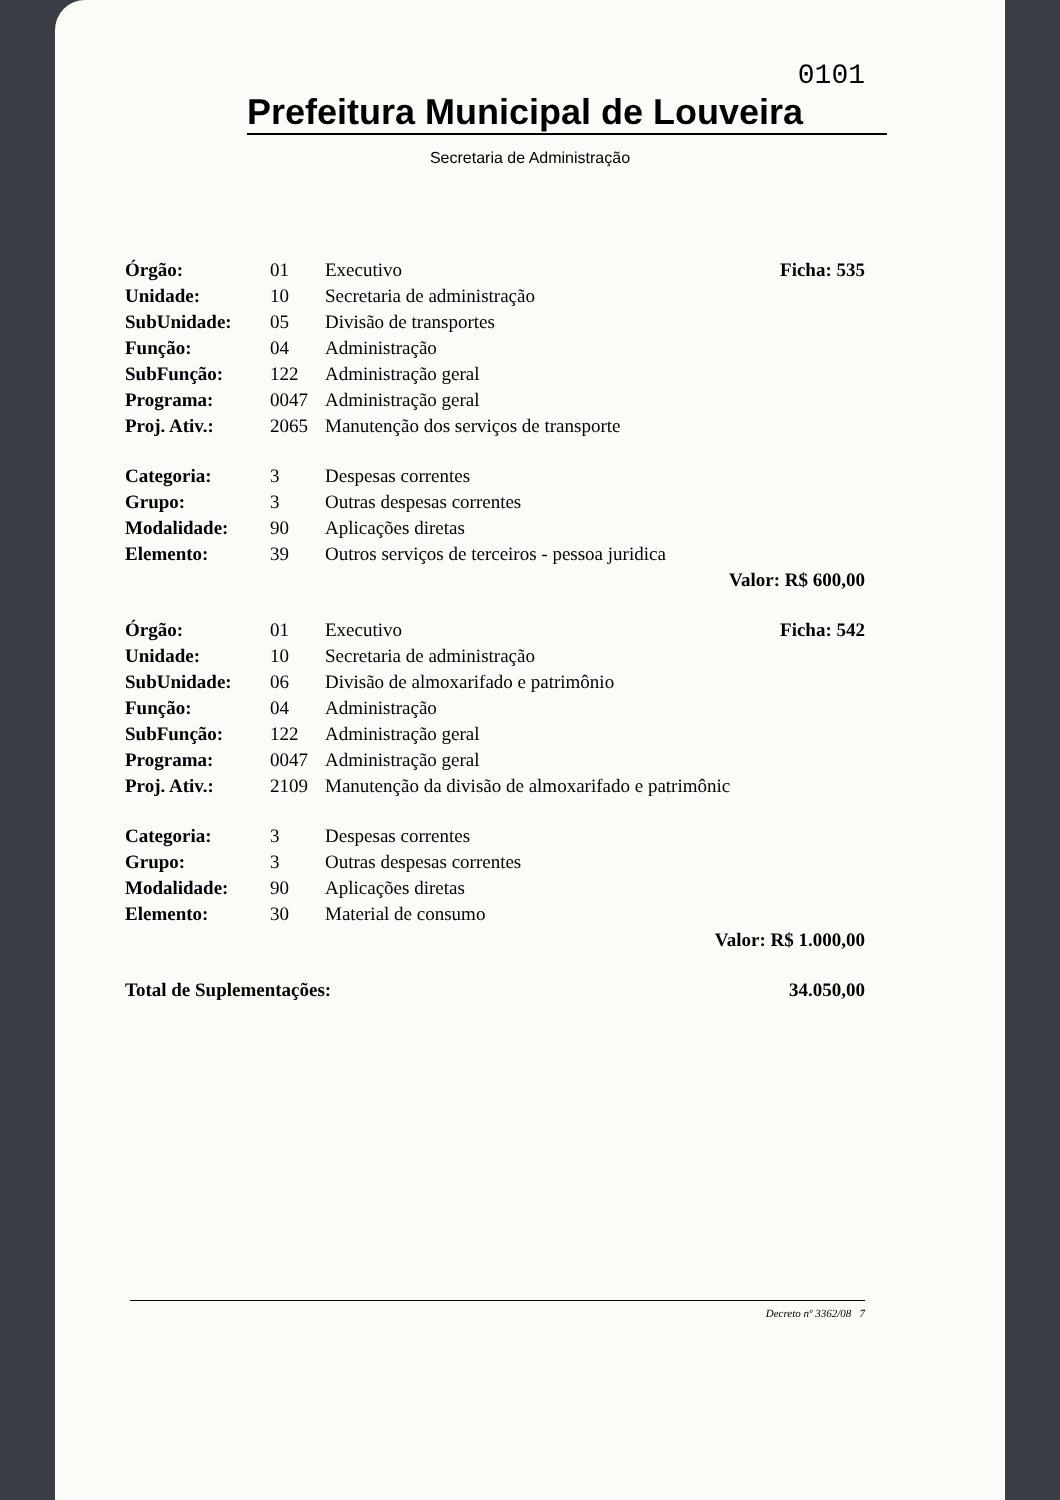0101
Prefeitura Municipal de Louveira
Secretaria de Administração
| Órgão: | 01 | Executivo | Ficha: 535 |
| Unidade: | 10 | Secretaria de administração | |
| SubUnidade: | 05 | Divisão de transportes | |
| Função: | 04 | Administração | |
| SubFunção: | 122 | Administração geral | |
| Programa: | 0047 | Administração geral | |
| Proj. Ativ.: | 2065 | Manutenção dos serviços de transporte | |
| Categoria: | 3 | Despesas correntes | |
| Grupo: | 3 | Outras despesas correntes | |
| Modalidade: | 90 | Aplicações diretas | |
| Elemento: | 39 | Outros serviços de terceiros - pessoa juridica | |
| Valor: R$ 600,00 | | | |
| Órgão: | 01 | Executivo | Ficha: 542 |
| Unidade: | 10 | Secretaria de administração | |
| SubUnidade: | 06 | Divisão de almoxarifado e patrimônio | |
| Função: | 04 | Administração | |
| SubFunção: | 122 | Administração geral | |
| Programa: | 0047 | Administração geral | |
| Proj. Ativ.: | 2109 | Manutenção da divisão de almoxarifado e patrimônic | |
| Categoria: | 3 | Despesas correntes | |
| Grupo: | 3 | Outras despesas correntes | |
| Modalidade: | 90 | Aplicações diretas | |
| Elemento: | 30 | Material de consumo | |
| Valor: R$ 1.000,00 | | | |
| Total de Suplementações: | | | 34.050,00 |
Decreto nº 3362/08 7